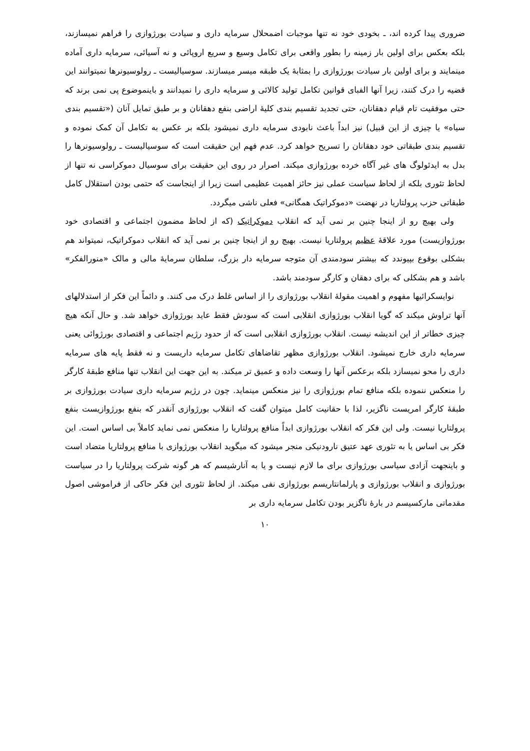ضروری پیدا کرده اند، ـ بخودی خود نه تنها موجبات اضمحلال سرمایه داری و سیادت بورژوازی را فراهم نمیسازند، بلکه بعکس برای اولین بار زمینه را بطور واقعی برای تکامل وسیع و سریع اروپائی و نه آسیائی، سرمایه داری آماده مینمایند و برای اولین بار سیادت بورژوازی را بمثابهٔ یک طبقه میسر میسازند. سوسیالیست ـ رولوسیونرها نمیتوانند این قضیه را درک کنند، زیرا آنها الفبای قوانین تکامل تولید کالائی و سرمایه داری را نمیدانند و باینموضوع پی نمی برند که حتی موفقیت تام قیام دهقانان، حتی تجدید تقسیم بندی کلیهٔ اراضی بنفع دهقانان و بر طبق تمایل آنان («تقسیم بندی سیاه» یا چیزی از این قبیل) نیز ابداً باعث نابودی سرمایه داری نمیشود بلکه بر عکس به تکامل آن کمک نموده و تقسیم بندی طبقاتی خود دهقانان را تسریح خواهد کرد. عدم فهم این حقیقت است که سوسیالیست ـ رولوسیونرها را بدل به ایدئولوگ های غیر آگاه خرده بورژوازی میکند. اصرار در روی این حقیقت برای سوسیال دموکراسی نه تنها از لحاظ تئوری بلکه از لحاظ سیاست عملی نیز حائز اهمیت عظیمی است زیرا از اینجاست که حتمی بودن استقلال کامل طبقاتی حزب پرولتاریا در نهضت «دموکراتیک همگانی» فعلی ناشی میگردد.
ولی بهیچ رو از اینجا چنین بر نمی آید که انقلاب دموکراتیک (که از لحاظ مضمون اجتماعی و اقتصادی خود بورژوازیست) مورد علاقهٔ عظیم پرولتاریا نیست. بهیچ رو از اینجا چنین بر نمی آید که انقلاب دموکراتیک، نمیتواند هم بشکلی بوقوع بپیوندد که بیشتر سودمندی آن متوجه سرمایه دار بزرگ، سلطان سرمایهٔ مالی و مالک «منورالفکر» باشد و هم بشکلی که برای دهقان و کارگر سودمند باشد.
نوایسکرائیها مفهوم و اهمیت مقولهٔ انقلاب بورژوازی را از اساس غلط درک می کنند. و دائماً این فکر از استدلالهای آنها تراوش میکند که گویا انقلاب بورژوازی انقلابی است که سودش فقط عاید بورژوازی خواهد شد. و حال آنکه هیچ چیزی خطاتر از این اندیشه نیست. انقلاب بورژوازی انقلابی است که از حدود رژیم اجتماعی و اقتصادی بورژوائی یعنی سرمایه داری خارج نمیشود. انقلاب بورژوازی مظهر تقاضاهای تکامل سرمایه داریست و نه فقط پایه های سرمایه داری را محو نمیسازد بلکه برعکس آنها را وسعت داده و عمیق تر میکند. به این جهت این انقلاب تنها منافع طبقهٔ کارگر را منعکس ننموده بلکه منافع تمام بورژوازی را نیز منعکس مینماید. چون در رژیم سرمایه داری سیادت بورژوازی بر طبقهٔ کارگر امریست ناگزیر، لذا با حقانیت کامل میتوان گفت که انقلاب بورژوازی آنقدر که بنفع بورژوازیست بنفع پرولتاریا نیست. ولی این فکر که انقلاب بورژوازی ابداً منافع پرولتاریا را منعکس نمی نماید کاملاً بی اساس است. این فکر بی اساس یا به تئوری عهد عتیق نارودنیکی منجر میشود که میگوید انقلاب بورژوازی با منافع پرولتاریا متضاد است و باینجهت آزادی سیاسی بورژوازی برای ما لازم نیست و یا به آنارشیسم که هر گونه شرکت پرولتاریا را در سیاست بورژوازی و انقلاب بورژوازی و پارلمانتاریسم بورژوازی نفی میکند. از لحاظ تئوری این فکر حاکی از فراموشی اصول مقدماتی مارکسیسم در بارهٔ ناگزیر بودن تکامل سرمایه داری بر
۱۰